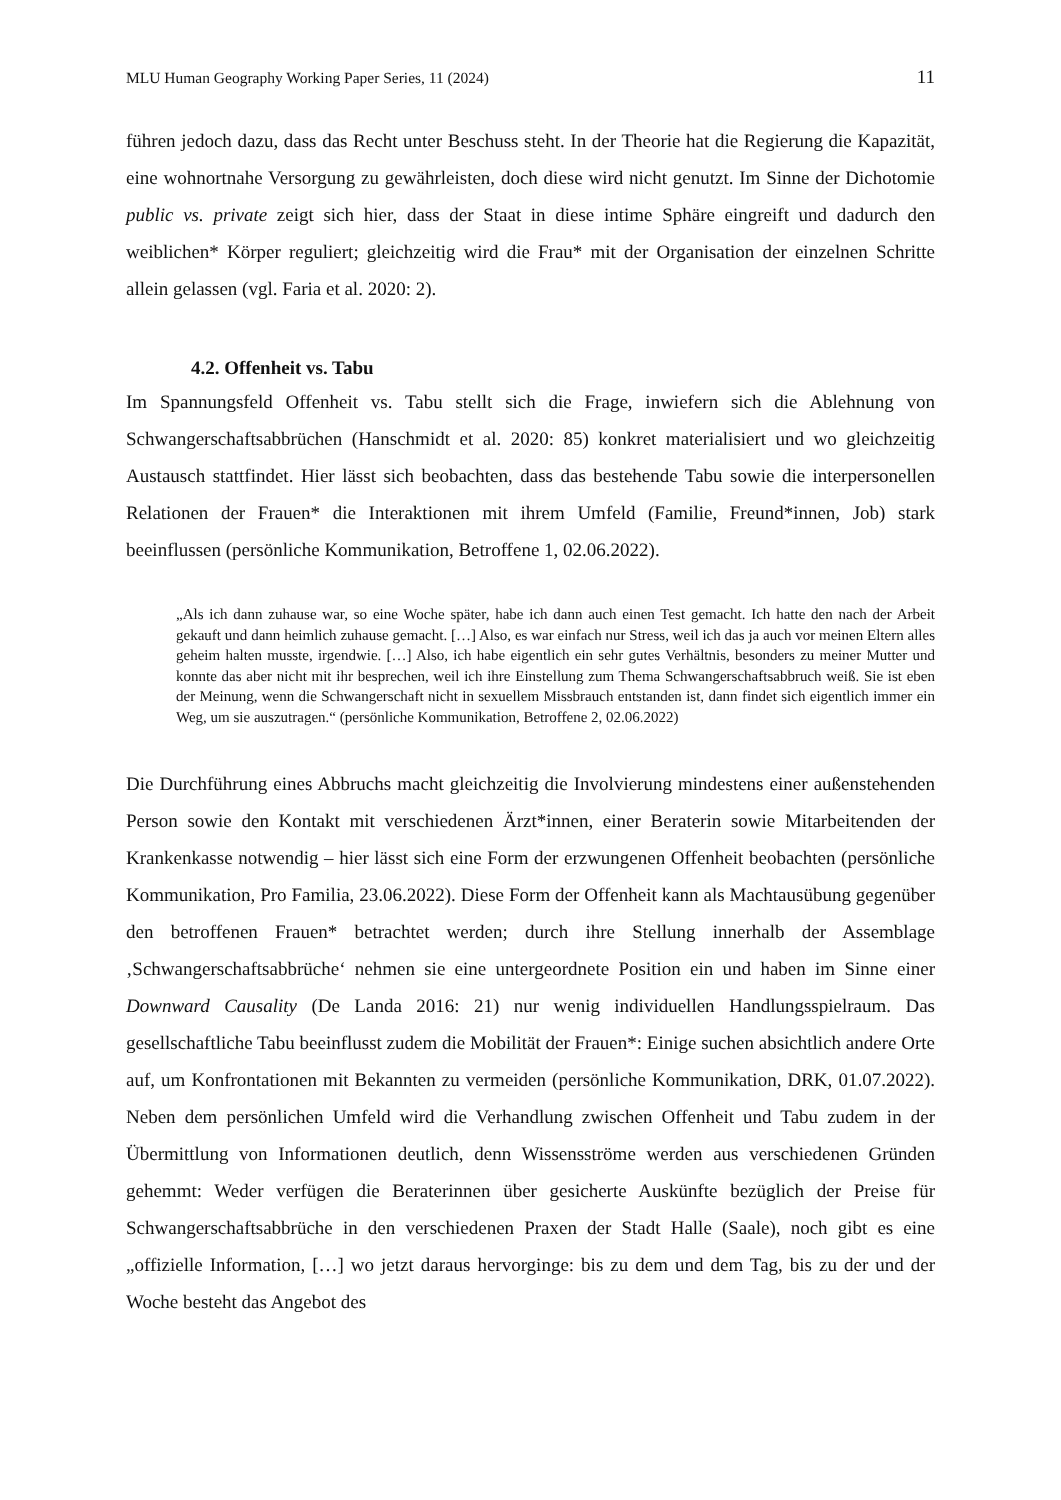MLU Human Geography Working Paper Series, 11 (2024) 11
führen jedoch dazu, dass das Recht unter Beschuss steht. In der Theorie hat die Regierung die Kapazität, eine wohnortnahe Versorgung zu gewährleisten, doch diese wird nicht genutzt. Im Sinne der Dichotomie public vs. private zeigt sich hier, dass der Staat in diese intime Sphäre eingreift und dadurch den weiblichen* Körper reguliert; gleichzeitig wird die Frau* mit der Organisation der einzelnen Schritte allein gelassen (vgl. Faria et al. 2020: 2).
4.2. Offenheit vs. Tabu
Im Spannungsfeld Offenheit vs. Tabu stellt sich die Frage, inwiefern sich die Ablehnung von Schwangerschaftsabbrüchen (Hanschmidt et al. 2020: 85) konkret materialisiert und wo gleichzeitig Austausch stattfindet. Hier lässt sich beobachten, dass das bestehende Tabu sowie die interpersonellen Relationen der Frauen* die Interaktionen mit ihrem Umfeld (Familie, Freund*innen, Job) stark beeinflussen (persönliche Kommunikation, Betroffene 1, 02.06.2022).
„Als ich dann zuhause war, so eine Woche später, habe ich dann auch einen Test gemacht. Ich hatte den nach der Arbeit gekauft und dann heimlich zuhause gemacht. […] Also, es war einfach nur Stress, weil ich das ja auch vor meinen Eltern alles geheim halten musste, irgendwie. […] Also, ich habe eigentlich ein sehr gutes Verhältnis, besonders zu meiner Mutter und konnte das aber nicht mit ihr besprechen, weil ich ihre Einstellung zum Thema Schwangerschaftsabbruch weiß. Sie ist eben der Meinung, wenn die Schwangerschaft nicht in sexuellem Missbrauch entstanden ist, dann findet sich eigentlich immer ein Weg, um sie auszutragen.“ (persönliche Kommunikation, Betroffene 2, 02.06.2022)
Die Durchführung eines Abbruchs macht gleichzeitig die Involvierung mindestens einer außenstehenden Person sowie den Kontakt mit verschiedenen Ärzt*innen, einer Beraterin sowie Mitarbeitenden der Krankenkasse notwendig – hier lässt sich eine Form der erzwungenen Offenheit beobachten (persönliche Kommunikation, Pro Familia, 23.06.2022). Diese Form der Offenheit kann als Machtausübung gegenüber den betroffenen Frauen* betrachtet werden; durch ihre Stellung innerhalb der Assemblage ‚Schwangerschaftsabbrüche‘ nehmen sie eine untergeordnete Position ein und haben im Sinne einer Downward Causality (De Landa 2016: 21) nur wenig individuellen Handlungsspielraum. Das gesellschaftliche Tabu beeinflusst zudem die Mobilität der Frauen*: Einige suchen absichtlich andere Orte auf, um Konfrontationen mit Bekannten zu vermeiden (persönliche Kommunikation, DRK, 01.07.2022). Neben dem persönlichen Umfeld wird die Verhandlung zwischen Offenheit und Tabu zudem in der Übermittlung von Informationen deutlich, denn Wissensströme werden aus verschiedenen Gründen gehemmt: Weder verfügen die Beraterinnen über gesicherte Auskünfte bezüglich der Preise für Schwangerschaftsabbrüche in den verschiedenen Praxen der Stadt Halle (Saale), noch gibt es eine „offizielle Information, […] wo jetzt daraus hervorginge: bis zu dem und dem Tag, bis zu der und der Woche besteht das Angebot des